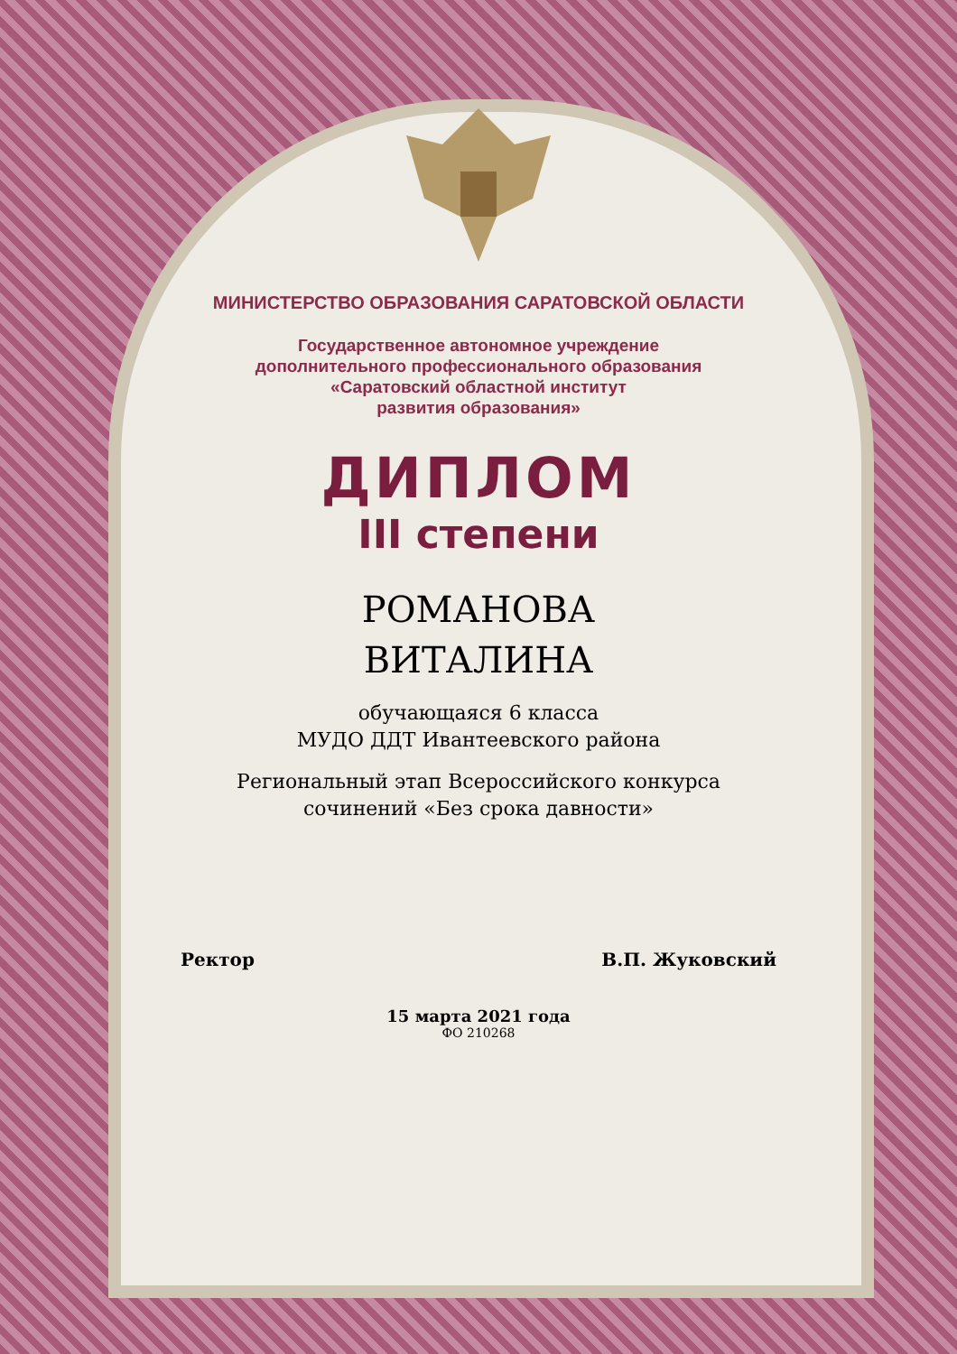МИНИСТЕРСТВО ОБРАЗОВАНИЯ САРАТОВСКОЙ ОБЛАСТИ
Государственное автономное учреждение
дополнительного профессионального образования
«Саратовский областной институт
развития образования»
ДИПЛОМ
III степени
РОМАНОВА
ВИТАЛИНА
обучающаяся 6 класса
МУДО ДДТ Ивантеевского района
Региональный этап Всероссийского конкурса
сочинений «Без срока давности»
Ректор В.П. Жуковский
15 марта 2021 года
ФО 210268